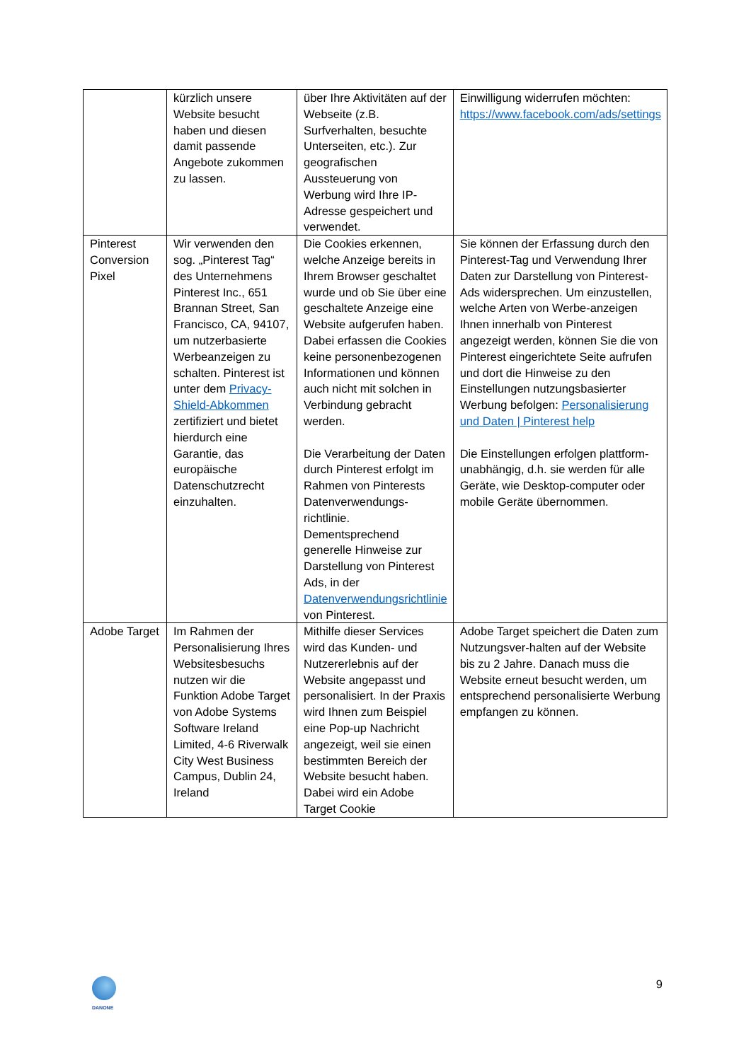| | kürzlich unsere Website besucht haben und diesen damit passende Angebote zukommen zu lassen. | über Ihre Aktivitäten auf der Webseite (z.B. Surfverhalten, besuchte Unterseiten, etc.). Zur geografischen Aussteuerung von Werbung wird Ihre IP-Adresse gespeichert und verwendet. | Einwilligung widerrufen möchten: https://www.facebook.com/ads/settings |
| Pinterest Conversion Pixel | Wir verwenden den sog. „Pinterest Tag“ des Unternehmens Pinterest Inc., 651 Brannan Street, San Francisco, CA, 94107, um nutzerbasierte Werbeanzeigen zu schalten. Pinterest ist unter dem Privacy-Shield-Abkommen zertifiziert und bietet hierdurch eine Garantie, das europäische Datenschutzrecht einzuhalten. | Die Cookies erkennen, welche Anzeige bereits in Ihrem Browser geschaltet wurde und ob Sie über eine geschaltete Anzeige eine Website aufgerufen haben. Dabei erfassen die Cookies keine personenbezogenen Informationen und können auch nicht mit solchen in Verbindung gebracht werden. Die Verarbeitung der Daten durch Pinterest erfolgt im Rahmen von Pinterests Datenverwendungs-richtlinie. Dementsprechend generelle Hinweise zur Darstellung von Pinterest Ads, in der Datenverwendungsrichtlinie von Pinterest. | Sie können der Erfassung durch den Pinterest-Tag und Verwendung Ihrer Daten zur Darstellung von Pinterest-Ads widersprechen. Um einzustellen, welche Arten von Werbe-anzeigen Ihnen innerhalb von Pinterest angezeigt werden, können Sie die von Pinterest eingerichtete Seite aufrufen und dort die Hinweise zu den Einstellungen nutzungsbasierter Werbung befolgen: Personalisierung und Daten / Pinterest help Die Einstellungen erfolgen plattform-unabhängig, d.h. sie werden für alle Geräte, wie Desktop-computer oder mobile Geräte übernommen. |
| Adobe Target | Im Rahmen der Personalisierung Ihres Websitesbesuchs nutzen wir die Funktion Adobe Target von Adobe Systems Software Ireland Limited, 4-6 Riverwalk City West Business Campus, Dublin 24, Ireland | Mithilfe dieser Services wird das Kunden- und Nutzererlebnis auf der Website angepasst und personalisiert. In der Praxis wird Ihnen zum Beispiel eine Pop-up Nachricht angezeigt, weil sie einen bestimmten Bereich der Website besucht haben. Dabei wird ein Adobe Target Cookie | Adobe Target speichert die Daten zum Nutzungsver-halten auf der Website bis zu 2 Jahre. Danach muss die Website erneut besucht werden, um entsprechend personalisierte Werbung empfangen zu können. |
DANONE
9